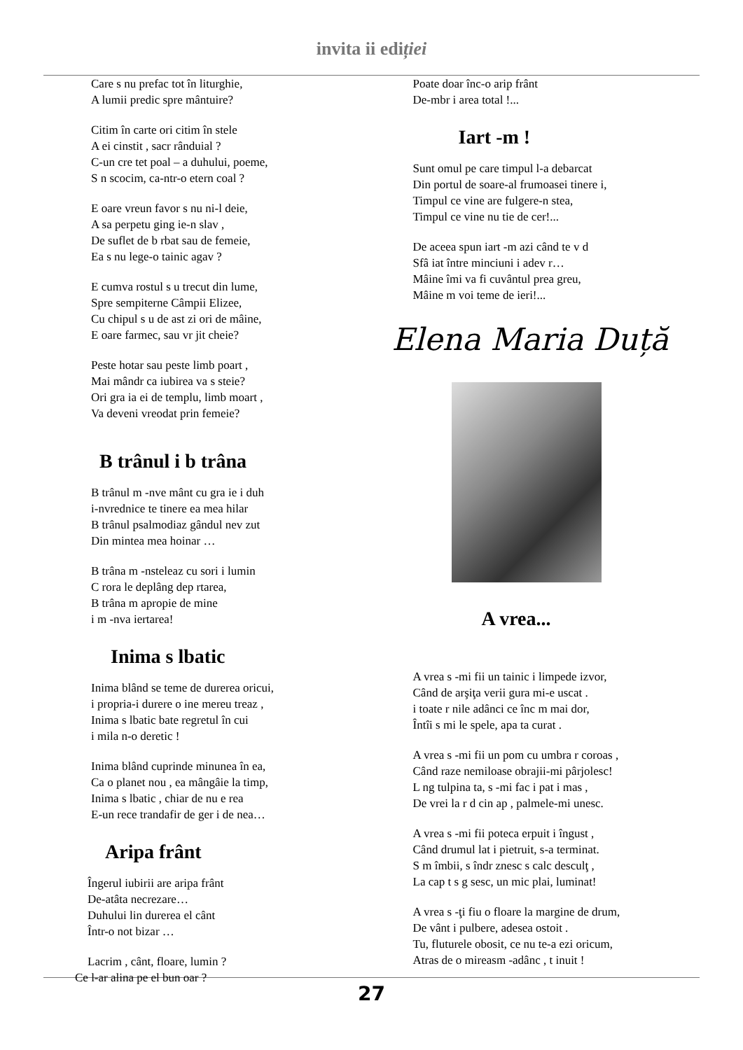invita ii ediției
Care s nu prefac tot în liturghie,
A lumii predic spre mântuire?
Citim în carte ori citim în stele
A ei cinstit , sacr rânduial ?
C-un cre tet poal – a duhului, poeme,
S n scocim, ca-ntr-o etern coal ?
E oare vreun favor s nu ni-l deie,
A sa perpetu ging ie-n slav ,
De suflet de b rbat sau de femeie,
Ea s nu lege-o tainic agav ?
E cumva rostul s u trecut din lume,
Spre sempiterne Câmpii Elizee,
Cu chipul s u de ast zi ori de mâine,
E oare farmec, sau vr jit cheie?
Peste hotar sau peste limb poart ,
Mai mândr ca iubirea va s steie?
Ori gra ia ei de templu, limb moart ,
Va deveni vreodat prin femeie?
B trânul i b trâna
B trânul m -nve mânt cu gra ie i duh
i-nvrednice te tinere ea mea hilar
B trânul psalmodiaz gândul nev zut
Din mintea mea hoinar …
B trâna m -nsteleaz cu sori i lumin
C rora le deplâng dep rtarea,
B trâna m apropie de mine
i m -nva iertarea!
Inima s lbatic
Inima blând se teme de durerea oricui,
i propria-i durere o ine mereu treaz ,
Inima s lbatic bate regretul în cui
i mila n-o deretic !
Inima blând cuprinde minunea în ea,
Ca o planet nou , ea mângâie la timp,
Inima s lbatic , chiar de nu e rea
E-un rece trandafir de ger i de nea…
Aripa frânt
Îngerul iubirii are aripa frânt
De-atâta necrezare…
Duhului lin durerea el cânt
Într-o not bizar …
Lacrim , cânt, floare, lumin ?
Ce l-ar alina pe el bun oar ?
Poate doar înc-o arip frânt
De-mbr i area total !...
Iart -m !
Sunt omul pe care timpul l-a debarcat
Din portul de soare-al frumoasei tinere i,
Timpul ce vine are fulgere-n stea,
Timpul ce vine nu tie de cer!...
De aceea spun iart -m azi când te v d
Sfâ iat între minciuni i adev r…
Mâine îmi va fi cuvântul prea greu,
Mâine m voi teme de ieri!...
Elena Maria Duță
A vrea...
A vrea s -mi fii un tainic i limpede izvor,
Când de arşiţa verii gura mi-e uscat .
i toate r nile adânci ce înc m mai dor,
Întîi s mi le spele, apa ta curat .
A vrea s -mi fii un pom cu umbra r coroas ,
Când raze nemiloase obrajii-mi pârjolesc!
L ng tulpina ta, s -mi fac i pat i mas ,
De vrei la r d cin ap , palmele-mi unesc.
A vrea s -mi fii poteca erpuit i îngust ,
Când drumul lat i pietruit, s-a terminat.
S m îmbii, s îndr znesc s calc desculţ ,
La cap t s g sesc, un mic plai, luminat!
A vrea s -ţi fiu o floare la margine de drum,
De vânt i pulbere, adesea ostoit .
Tu, fluturele obosit, ce nu te-a ezi oricum,
Atras de o mireasm -adânc , t inuit !
27